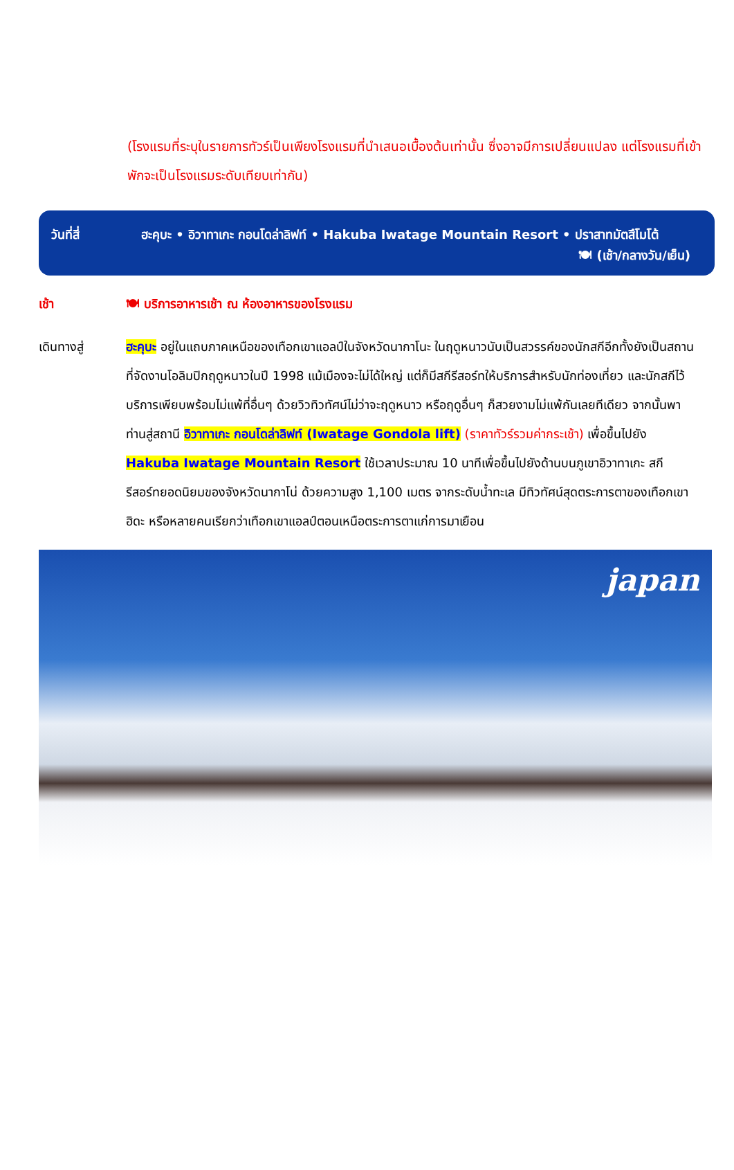(โรงแรมที่ระบุในรายการทัวร์เป็นเพียงโรงแรมที่นำเสนอเบื้องต้นเท่านั้น ซึ่งอาจมีการเปลี่ยนแปลง แต่โรงแรมที่เข้าพักจะเป็นโรงแรมระดับเทียบเท่ากัน)
วันที่สี่ ฮะคุบะ • อิวาทาเกะ กอนโดล่าลิฟท์ • Hakuba Iwatage Mountain Resort • ปราสาทมัตสึโมโต้
🍽 (เช้า/กลางวัน/เย็น)
เช้า 🍽 บริการอาหารเช้า ณ ห้องอาหารของโรงแรม
เดินทางสู่ ฮะคุบะ อยู่ในแถบภาคเหนือของเทือกเขาแอลป์ในจังหวัดนากาโนะ ในฤดูหนาวนับเป็นสวรรค์ของนักสกีอีกทั้งยังเป็นสถานที่จัดงานโอลิมปิกฤดูหนาวในปี 1998 แม้เมืองจะไม่ได้ใหญ่ แต่ก็มีสกีรีสอร์ทให้บริการสำหรับนักท่องเที่ยว และนักสกีไว้บริการเพียบพร้อมไม่แพ้ที่อื่นๆ ด้วยวิวทิวทัศน์ไม่ว่าจะฤดูหนาว หรือฤดูอื่นๆ ก็สวยงามไม่แพ้กันเลยทีเดียว จากนั้นพาท่านสู่สถานี อิวาทาเกะ กอนโดล่าลิฟท์ (Iwatage Gondola lift) (ราคาทัวร์รวมค่ากระเช้า) เพื่อขึ้นไปยัง Hakuba Iwatage Mountain Resort ใช้เวลาประมาณ 10 นาทีเพื่อขึ้นไปยังด้านบนภูเขาอิวาทาเกะ สกีรีสอร์ทยอดนิยมของจังหวัดนากาโน่ ด้วยความสูง 1,100 เมตร จากระดับน้ำทะเล มีทิวทัศน์สุดตระการตาของเทือกเขาฮิดะ หรือหลายคนเรียกว่าเทือกเขาแอลป์ตอนเหนือตระการตาแก่การมาเยือน
japan